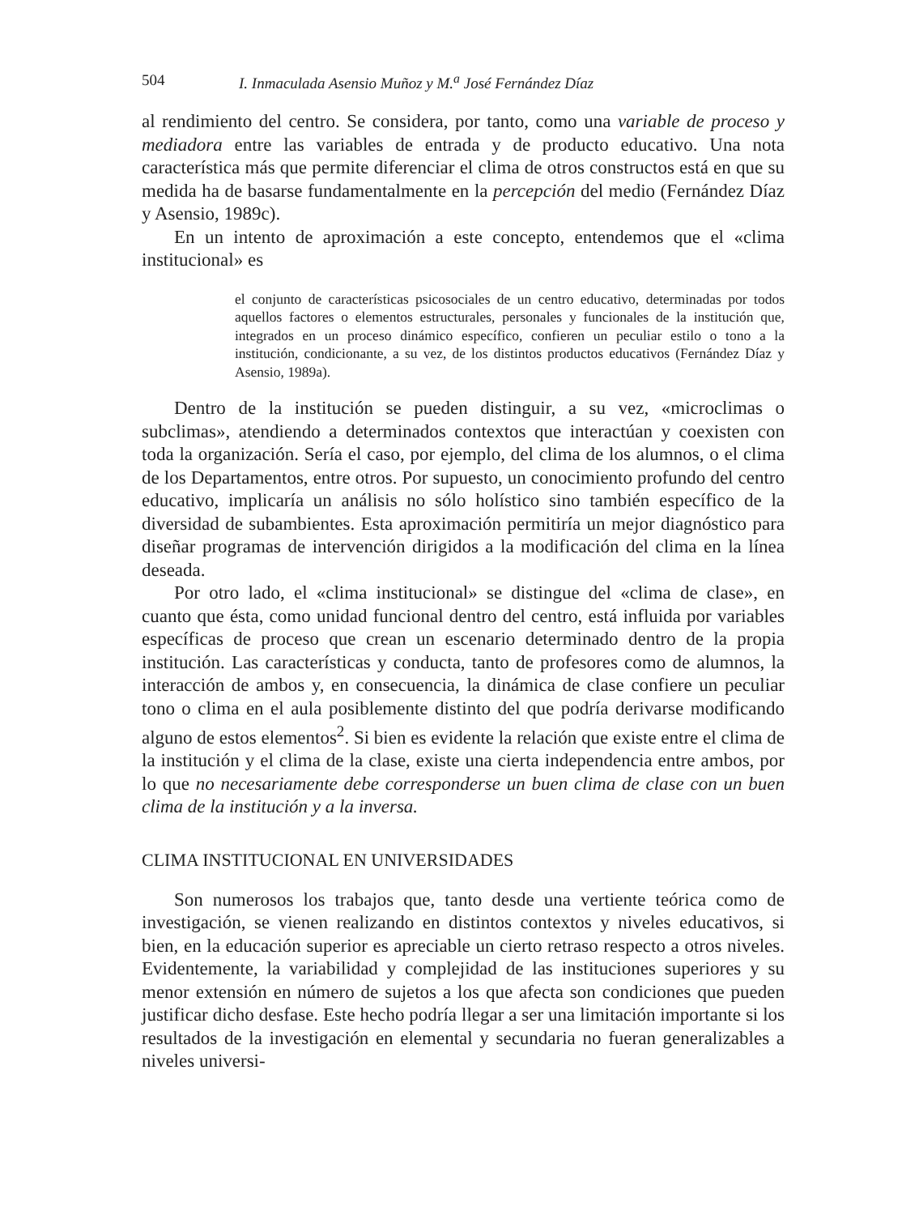504 I. Inmaculada Asensio Muñoz y M.<sup>a</sup> José Fernández Díaz
al rendimiento del centro. Se considera, por tanto, como una variable de proceso y mediadora entre las variables de entrada y de producto educativo. Una nota característica más que permite diferenciar el clima de otros constructos está en que su medida ha de basarse fundamentalmente en la percepción del medio (Fernández Díaz y Asensio, 1989c).
En un intento de aproximación a este concepto, entendemos que el «clima institucional» es
el conjunto de características psicosociales de un centro educativo, determinadas por todos aquellos factores o elementos estructurales, personales y funcionales de la institución que, integrados en un proceso dinámico específico, confieren un peculiar estilo o tono a la institución, condicionante, a su vez, de los distintos productos educativos (Fernández Díaz y Asensio, 1989a).
Dentro de la institución se pueden distinguir, a su vez, «microclimas o subclimas», atendiendo a determinados contextos que interactúan y coexisten con toda la organización. Sería el caso, por ejemplo, del clima de los alumnos, o el clima de los Departamentos, entre otros. Por supuesto, un conocimiento profundo del centro educativo, implicaría un análisis no sólo holístico sino también específico de la diversidad de subambientes. Esta aproximación permitiría un mejor diagnóstico para diseñar programas de intervención dirigidos a la modificación del clima en la línea deseada.
Por otro lado, el «clima institucional» se distingue del «clima de clase», en cuanto que ésta, como unidad funcional dentro del centro, está influida por variables específicas de proceso que crean un escenario determinado dentro de la propia institución. Las características y conducta, tanto de profesores como de alumnos, la interacción de ambos y, en consecuencia, la dinámica de clase confiere un peculiar tono o clima en el aula posiblemente distinto del que podría derivarse modificando alguno de estos elementos<sup>2</sup>. Si bien es evidente la relación que existe entre el clima de la institución y el clima de la clase, existe una cierta independencia entre ambos, por lo que no necesariamente debe corresponderse un buen clima de clase con un buen clima de la institución y a la inversa.
CLIMA INSTITUCIONAL EN UNIVERSIDADES
Son numerosos los trabajos que, tanto desde una vertiente teórica como de investigación, se vienen realizando en distintos contextos y niveles educativos, si bien, en la educación superior es apreciable un cierto retraso respecto a otros niveles. Evidentemente, la variabilidad y complejidad de las instituciones superiores y su menor extensión en número de sujetos a los que afecta son condiciones que pueden justificar dicho desfase. Este hecho podría llegar a ser una limitación importante si los resultados de la investigación en elemental y secundaria no fueran generalizables a niveles universi-